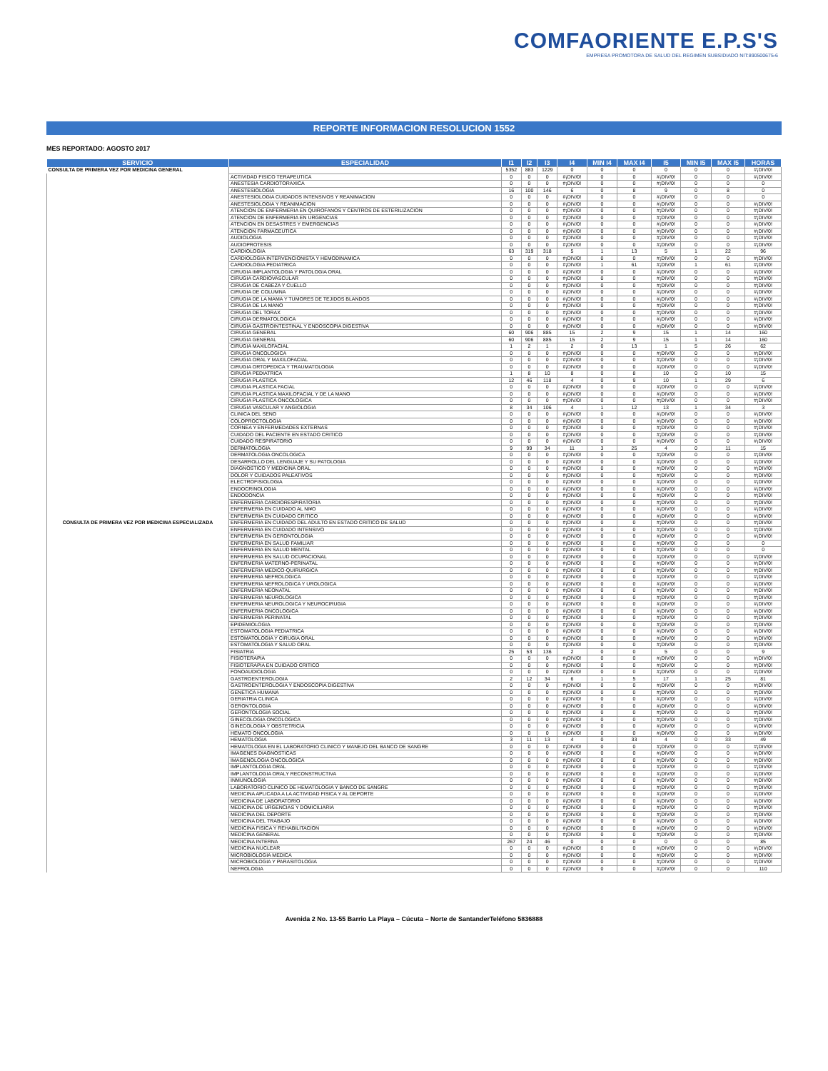COMFAORIENTE E.P.S'S
EMPRESA PROMOTORA DE SALUD DEL REGIMEN SUBSIDIADO NIT:890500675-6
REPORTE INFORMACION RESOLUCION 1552
MES REPORTADO: AGOSTO 2017
| SERVICIO | ESPECIALIDAD | I1 | I2 | I3 | I4 | MIN I4 | MAX I4 | I5 | MIN I5 | MAX I5 | HORAS |
| --- | --- | --- | --- | --- | --- | --- | --- | --- | --- | --- | --- |
| CONSULTA DE PRIMERA VEZ POR MEDICINA GENERAL | | 5352 | 883 | 1229 | 0 | 0 | 0 | 0 | 0 | 0 | #¡DIV/0! |
| CONSULTA DE PRIMERA VEZ POR MEDICINA ESPECIALIZADA | ACTIVIDAD FISICO TERAPEUTICA | 0 | 0 | 0 | #¡DIV/0! | 0 | 0 | #¡DIV/0! | 0 | 0 | #¡DIV/0! |
| | ANESTESIA CARDIOTORAXICA | 0 | 0 | 0 | #¡DIV/0! | 0 | 0 | #¡DIV/0! | 0 | 0 | 0 |
| | ANESTESIOLOGIA | 16 | 100 | 146 | 6 | 0 | 8 | 9 | 0 | 8 | 0 |
| | ANESTESIOLOGIA CUIDADOS INTENSIVOS Y REANIMACION | 0 | 0 | 0 | #¡DIV/0! | 0 | 0 | #¡DIV/0! | 0 | 0 | 0 |
| | ANESTESIOLOGIA Y REANIMACION | 0 | 0 | 0 | #¡DIV/0! | 0 | 0 | #¡DIV/0! | 0 | 0 | #¡DIV/0! |
| | ATENCION DE ENFERMERIA EN QUIROFANOS Y CENTROS DE ESTERILIZACION | 0 | 0 | 0 | #¡DIV/0! | 0 | 0 | #¡DIV/0! | 0 | 0 | #¡DIV/0! |
| | ATENCION DE ENFERMERIA EN URGENCIAS | 0 | 0 | 0 | #¡DIV/0! | 0 | 0 | #¡DIV/0! | 0 | 0 | #¡DIV/0! |
| | ATENCION EN DESASTRES Y EMERGENCIAS | 0 | 0 | 0 | #¡DIV/0! | 0 | 0 | #¡DIV/0! | 0 | 0 | #¡DIV/0! |
| | ATENCION FARMACEUTICA | 0 | 0 | 0 | #¡DIV/0! | 0 | 0 | #¡DIV/0! | 0 | 0 | #¡DIV/0! |
| | AUDIOLOGIA | 0 | 0 | 0 | #¡DIV/0! | 0 | 0 | #¡DIV/0! | 0 | 0 | #¡DIV/0! |
| | AUDIOPROTESIS | 0 | 0 | 0 | #¡DIV/0! | 0 | 0 | #¡DIV/0! | 0 | 0 | #¡DIV/0! |
| | CARDIOLOGIA | 63 | 319 | 318 | 5 | 1 | 13 | 5 | 1 | 22 | 96 |
| | CARDIOLOGIA INTERVENCIONISTA Y HEMODINAMICA | 0 | 0 | 0 | #¡DIV/0! | 0 | 0 | #¡DIV/0! | 0 | 0 | #¡DIV/0! |
| | CARDIOLOGIA PEDIATRICA | 0 | 0 | 0 | #¡DIV/0! | 1 | 61 | #¡DIV/0! | 1 | 61 | #¡DIV/0! |
| | CIRUGIA IMPLANTOLOGIA Y PATOLOGIA ORAL | 0 | 0 | 0 | #¡DIV/0! | 0 | 0 | #¡DIV/0! | 0 | 0 | #¡DIV/0! |
| | CIRUGIA CARDIOVASCULAR | 0 | 0 | 0 | #¡DIV/0! | 0 | 0 | #¡DIV/0! | 0 | 0 | #¡DIV/0! |
| | CIRUGIA DE CABEZA Y CUELLO | 0 | 0 | 0 | #¡DIV/0! | 0 | 0 | #¡DIV/0! | 0 | 0 | #¡DIV/0! |
| | CIRUGIA DE COLUMNA | 0 | 0 | 0 | #¡DIV/0! | 0 | 0 | #¡DIV/0! | 0 | 0 | #¡DIV/0! |
| | CIRUGIA DE LA MAMA Y TUMORES DE TEJIDOS BLANDOS | 0 | 0 | 0 | #¡DIV/0! | 0 | 0 | #¡DIV/0! | 0 | 0 | #¡DIV/0! |
| | CIRUGIA DE LA MANO | 0 | 0 | 0 | #¡DIV/0! | 0 | 0 | #¡DIV/0! | 0 | 0 | #¡DIV/0! |
| | CIRUGIA DEL TORAX | 0 | 0 | 0 | #¡DIV/0! | 0 | 0 | #¡DIV/0! | 0 | 0 | #¡DIV/0! |
| | CIRUGIA DERMATOLOGICA | 0 | 0 | 0 | #¡DIV/0! | 0 | 0 | #¡DIV/0! | 0 | 0 | #¡DIV/0! |
| | CIRUGIA GASTROINTESTINAL Y ENDOSCOPIA DIGESTIVA | 0 | 0 | 0 | #¡DIV/0! | 0 | 0 | #¡DIV/0! | 0 | 0 | #¡DIV/0! |
| | CIRUGIA GENERAL | 60 | 906 | 885 | 15 | 2 | 9 | 15 | 1 | 14 | 160 |
| | CIRUGIA GENERAL | 60 | 906 | 885 | 15 | 2 | 9 | 15 | 1 | 14 | 160 |
| | CIRUGIA MAXILOFACIAL | 1 | 2 | 1 | 2 | 0 | 13 | 1 | 5 | 26 | 62 |
| | CIRUGIA ONCOLOGICA | 0 | 0 | 0 | #¡DIV/0! | 0 | 0 | #¡DIV/0! | 0 | 0 | #¡DIV/0! |
| | CIRUGIA ORAL Y MAXILOFACIAL | 0 | 0 | 0 | #¡DIV/0! | 0 | 0 | #¡DIV/0! | 0 | 0 | #¡DIV/0! |
| | CIRUGIA ORTOPEDICA Y TRAUMATOLOGIA | 0 | 0 | 0 | #¡DIV/0! | 0 | 0 | #¡DIV/0! | 0 | 0 | #¡DIV/0! |
| | CIRUGIA PEDIATRICA | 1 | 8 | 10 | 8 | 0 | 8 | 10 | 0 | 10 | 15 |
| | CIRUGIA PLASTICA | 12 | 46 | 118 | 4 | 0 | 9 | 10 | 1 | 29 | 6 |
| | CIRUGIA PLASTICA FACIAL | 0 | 0 | 0 | #¡DIV/0! | 0 | 0 | #¡DIV/0! | 0 | 0 | #¡DIV/0! |
| | CIRUGIA PLASTICA MAXILOFACIAL Y DE LA MANO | 0 | 0 | 0 | #¡DIV/0! | 0 | 0 | #¡DIV/0! | 0 | 0 | #¡DIV/0! |
| | CIRUGIA PLASTICA ONCOLOGICA | 0 | 0 | 0 | #¡DIV/0! | 0 | 0 | #¡DIV/0! | 0 | 0 | #¡DIV/0! |
| | CIRUGIA VASCULAR Y ANGIOLOGIA | 8 | 34 | 106 | 4 | 1 | 12 | 13 | 1 | 34 | 3 |
| | CLINICA DEL SENO | 0 | 0 | 0 | #¡DIV/0! | 0 | 0 | #¡DIV/0! | 0 | 0 | #¡DIV/0! |
| | COLOPROCTOLOGIA | 0 | 0 | 0 | #¡DIV/0! | 0 | 0 | #¡DIV/0! | 0 | 0 | #¡DIV/0! |
| | CORNEA Y ENFERMEDADES EXTERNAS | 0 | 0 | 0 | #¡DIV/0! | 0 | 0 | #¡DIV/0! | 0 | 0 | #¡DIV/0! |
| | CUIDADO DEL PACIENTE EN ESTADO CRITICO | 0 | 0 | 0 | #¡DIV/0! | 0 | 0 | #¡DIV/0! | 0 | 0 | #¡DIV/0! |
| | CUIDADO RESPIRATORIO | 0 | 0 | 0 | #¡DIV/0! | 0 | 0 | #¡DIV/0! | 0 | 0 | #¡DIV/0! |
| | DERMATOLOGIA | 9 | 99 | 34 | 11 | 3 | 25 | 4 | 0 | 11 | 15 |
| | DERMATOLOGIA ONCOLOGICA | 0 | 0 | 0 | #¡DIV/0! | 0 | 0 | #¡DIV/0! | 0 | 0 | #¡DIV/0! |
| | DESARROLLO DEL LENGUAJE Y SU PATOLOGIA | 0 | 0 | 0 | #¡DIV/0! | 0 | 0 | #¡DIV/0! | 0 | 0 | #¡DIV/0! |
| | DIAGNOSTICO Y MEDICINA ORAL | 0 | 0 | 0 | #¡DIV/0! | 0 | 0 | #¡DIV/0! | 0 | 0 | #¡DIV/0! |
| | DOLOR Y CUIDADOS PALEATIVOS | 0 | 0 | 0 | #¡DIV/0! | 0 | 0 | #¡DIV/0! | 0 | 0 | #¡DIV/0! |
| | ELECTROFISIOLOGIA | 0 | 0 | 0 | #¡DIV/0! | 0 | 0 | #¡DIV/0! | 0 | 0 | #¡DIV/0! |
| | ENDOCRINOLOGIA | 0 | 0 | 0 | #¡DIV/0! | 0 | 0 | #¡DIV/0! | 0 | 0 | #¡DIV/0! |
| | ENDODONCIA | 0 | 0 | 0 | #¡DIV/0! | 0 | 0 | #¡DIV/0! | 0 | 0 | #¡DIV/0! |
| | ENFERMERIA CARDIORESPIRATORIA | 0 | 0 | 0 | #¡DIV/0! | 0 | 0 | #¡DIV/0! | 0 | 0 | #¡DIV/0! |
| | ENFERMERIA EN CUIDADO AL NI¥O | 0 | 0 | 0 | #¡DIV/0! | 0 | 0 | #¡DIV/0! | 0 | 0 | #¡DIV/0! |
| | ENFERMERIA EN CUIDADO CRITICO | 0 | 0 | 0 | #¡DIV/0! | 0 | 0 | #¡DIV/0! | 0 | 0 | #¡DIV/0! |
| | ENFERMERIA EN CUIDADO DEL ADULTO EN ESTADO CRITICO DE SALUD | 0 | 0 | 0 | #¡DIV/0! | 0 | 0 | #¡DIV/0! | 0 | 0 | #¡DIV/0! |
| | ENFERMERIA EN CUIDADO INTENSIVO | 0 | 0 | 0 | #¡DIV/0! | 0 | 0 | #¡DIV/0! | 0 | 0 | #¡DIV/0! |
| | ENFERMERIA EN GERONTOLOGIA | 0 | 0 | 0 | #¡DIV/0! | 0 | 0 | #¡DIV/0! | 0 | 0 | #¡DIV/0! |
| | ENFERMERIA EN SALUD FAMILIAR | 0 | 0 | 0 | #¡DIV/0! | 0 | 0 | #¡DIV/0! | 0 | 0 | 0 |
| | ENFERMERIA EN SALUD MENTAL | 0 | 0 | 0 | #¡DIV/0! | 0 | 0 | #¡DIV/0! | 0 | 0 | 0 |
| | ENFERMERIA EN SALUD OCUPACIONAL | 0 | 0 | 0 | #¡DIV/0! | 0 | 0 | #¡DIV/0! | 0 | 0 | #¡DIV/0! |
| | ENFERMERIA MATERNO-PERINATAL | 0 | 0 | 0 | #¡DIV/0! | 0 | 0 | #¡DIV/0! | 0 | 0 | #¡DIV/0! |
| | ENFERMERIA MEDICO-QUIRURGICA | 0 | 0 | 0 | #¡DIV/0! | 0 | 0 | #¡DIV/0! | 0 | 0 | #¡DIV/0! |
| | ENFERMERIA NEFROLOGICA | 0 | 0 | 0 | #¡DIV/0! | 0 | 0 | #¡DIV/0! | 0 | 0 | #¡DIV/0! |
| | ENFERMERIA NEFROLOGICA Y UROLOGICA | 0 | 0 | 0 | #¡DIV/0! | 0 | 0 | #¡DIV/0! | 0 | 0 | #¡DIV/0! |
| | ENFERMERIA NEONATAL | 0 | 0 | 0 | #¡DIV/0! | 0 | 0 | #¡DIV/0! | 0 | 0 | #¡DIV/0! |
| | ENFERMERIA NEUROLOGICA | 0 | 0 | 0 | #¡DIV/0! | 0 | 0 | #¡DIV/0! | 0 | 0 | #¡DIV/0! |
| | ENFERMERIA NEUROLOGICA Y NEUROCIRUGIA | 0 | 0 | 0 | #¡DIV/0! | 0 | 0 | #¡DIV/0! | 0 | 0 | #¡DIV/0! |
| | ENFERMERIA ONCOLOGICA | 0 | 0 | 0 | #¡DIV/0! | 0 | 0 | #¡DIV/0! | 0 | 0 | #¡DIV/0! |
| | ENFERMERIA PERINATAL | 0 | 0 | 0 | #¡DIV/0! | 0 | 0 | #¡DIV/0! | 0 | 0 | #¡DIV/0! |
| | EPIDEMIOLOGIA | 0 | 0 | 0 | #¡DIV/0! | 0 | 0 | #¡DIV/0! | 0 | 0 | #¡DIV/0! |
| | ESTOMATOLOGIA PEDIATRICA | 0 | 0 | 0 | #¡DIV/0! | 0 | 0 | #¡DIV/0! | 0 | 0 | #¡DIV/0! |
| | ESTOMATOLOGIA Y CIRUGIA ORAL | 0 | 0 | 0 | #¡DIV/0! | 0 | 0 | #¡DIV/0! | 0 | 0 | #¡DIV/0! |
| | ESTOMATOLOGIA Y SALUD ORAL | 0 | 0 | 0 | #¡DIV/0! | 0 | 0 | #¡DIV/0! | 0 | 0 | #¡DIV/0! |
| | FISIATRIA | 25 | 53 | 136 | 2 | 0 | 0 | 5 | 0 | 0 | 9 |
| | FISIOTERAPIA | 0 | 0 | 0 | #¡DIV/0! | 0 | 0 | #¡DIV/0! | 0 | 0 | #¡DIV/0! |
| | FISIOTERAPIA EN CUIDADO CRITICO | 0 | 0 | 0 | #¡DIV/0! | 0 | 0 | #¡DIV/0! | 0 | 0 | #¡DIV/0! |
| | FONOAUDIOLOGIA | 0 | 0 | 0 | #¡DIV/0! | 0 | 0 | #¡DIV/0! | 0 | 0 | #¡DIV/0! |
| | GASTROENTEROLOGIA | 2 | 12 | 34 | 6 | 1 | 5 | 17 | 1 | 25 | 81 |
| | GASTROENTEROLOGIA Y ENDOSCOPIA DIGESTIVA | 0 | 0 | 0 | #¡DIV/0! | 0 | 0 | #¡DIV/0! | 0 | 0 | #¡DIV/0! |
| | GENETICA HUMANA | 0 | 0 | 0 | #¡DIV/0! | 0 | 0 | #¡DIV/0! | 0 | 0 | #¡DIV/0! |
| | GERIATRIA CLINICA | 0 | 0 | 0 | #¡DIV/0! | 0 | 0 | #¡DIV/0! | 0 | 0 | #¡DIV/0! |
| | GERONTOLOGIA | 0 | 0 | 0 | #¡DIV/0! | 0 | 0 | #¡DIV/0! | 0 | 0 | #¡DIV/0! |
| | GERONTOLOGIA SOCIAL | 0 | 0 | 0 | #¡DIV/0! | 0 | 0 | #¡DIV/0! | 0 | 0 | #¡DIV/0! |
| | GINECOLOGIA ONCOLOGICA | 0 | 0 | 0 | #¡DIV/0! | 0 | 0 | #¡DIV/0! | 0 | 0 | #¡DIV/0! |
| | GINECOLOGIA Y OBSTETRICIA | 0 | 0 | 0 | #¡DIV/0! | 0 | 0 | #¡DIV/0! | 0 | 0 | #¡DIV/0! |
| | HEMATO ONCOLOGIA | 0 | 0 | 0 | #¡DIV/0! | 0 | 0 | #¡DIV/0! | 0 | 0 | #¡DIV/0! |
| | HEMATOLOGIA | 3 | 11 | 13 | 4 | 0 | 33 | 4 | 0 | 33 | 49 |
| | HEMATOLOGIA EN EL LABORATORIO CLINICO Y MANEJO DEL BANCO DE SANGRE | 0 | 0 | 0 | #¡DIV/0! | 0 | 0 | #¡DIV/0! | 0 | 0 | #¡DIV/0! |
| | IMAGENES DIAGNOSTICAS | 0 | 0 | 0 | #¡DIV/0! | 0 | 0 | #¡DIV/0! | 0 | 0 | #¡DIV/0! |
| | IMAGENOLOGIA ONCOLOGICA | 0 | 0 | 0 | #¡DIV/0! | 0 | 0 | #¡DIV/0! | 0 | 0 | #¡DIV/0! |
| | IMPLANTOLOGIA ORAL | 0 | 0 | 0 | #¡DIV/0! | 0 | 0 | #¡DIV/0! | 0 | 0 | #¡DIV/0! |
| | IMPLANTOLOGIA ORALY RECONSTRUCTIVA | 0 | 0 | 0 | #¡DIV/0! | 0 | 0 | #¡DIV/0! | 0 | 0 | #¡DIV/0! |
| | INMUNOLOGIA | 0 | 0 | 0 | #¡DIV/0! | 0 | 0 | #¡DIV/0! | 0 | 0 | #¡DIV/0! |
| | LABORATORIO CLINICO DE HEMATOLOGIA Y BANCO DE SANGRE | 0 | 0 | 0 | #¡DIV/0! | 0 | 0 | #¡DIV/0! | 0 | 0 | #¡DIV/0! |
| | MEDICINA APLICADA A LA ACTIVIDAD FISICA Y AL DEPORTE | 0 | 0 | 0 | #¡DIV/0! | 0 | 0 | #¡DIV/0! | 0 | 0 | #¡DIV/0! |
| | MEDICINA DE LABORATORIO | 0 | 0 | 0 | #¡DIV/0! | 0 | 0 | #¡DIV/0! | 0 | 0 | #¡DIV/0! |
| | MEDICINA DE URGENCIAS Y DOMICILIARIA | 0 | 0 | 0 | #¡DIV/0! | 0 | 0 | #¡DIV/0! | 0 | 0 | #¡DIV/0! |
| | MEDICINA DEL DEPORTE | 0 | 0 | 0 | #¡DIV/0! | 0 | 0 | #¡DIV/0! | 0 | 0 | #¡DIV/0! |
| | MEDICINA DEL TRABAJO | 0 | 0 | 0 | #¡DIV/0! | 0 | 0 | #¡DIV/0! | 0 | 0 | #¡DIV/0! |
| | MEDICINA FISICA Y REHABILITACION | 0 | 0 | 0 | #¡DIV/0! | 0 | 0 | #¡DIV/0! | 0 | 0 | #¡DIV/0! |
| | MEDICINA GENERAL | 0 | 0 | 0 | #¡DIV/0! | 0 | 0 | #¡DIV/0! | 0 | 0 | #¡DIV/0! |
| | MEDICINA INTERNA | 267 | 24 | 46 | 0 | 0 | 0 | 0 | 0 | 0 | 85 |
| | MEDICINA NUCLEAR | 0 | 0 | 0 | #¡DIV/0! | 0 | 0 | #¡DIV/0! | 0 | 0 | #¡DIV/0! |
| | MICROBIOLOGIA MEDICA | 0 | 0 | 0 | #¡DIV/0! | 0 | 0 | #¡DIV/0! | 0 | 0 | #¡DIV/0! |
| | MICROBIOLOGIA Y PARASITOLOGIA | 0 | 0 | 0 | #¡DIV/0! | 0 | 0 | #¡DIV/0! | 0 | 0 | #¡DIV/0! |
| | NEFROLOGIA | 0 | 0 | 0 | #¡DIV/0! | 0 | 0 | #¡DIV/0! | 0 | 0 | 110 |
Avenida 2 No. 13-55 Barrio La Playa – Cúcuta – Norte de SantanderTeléfono 5836888